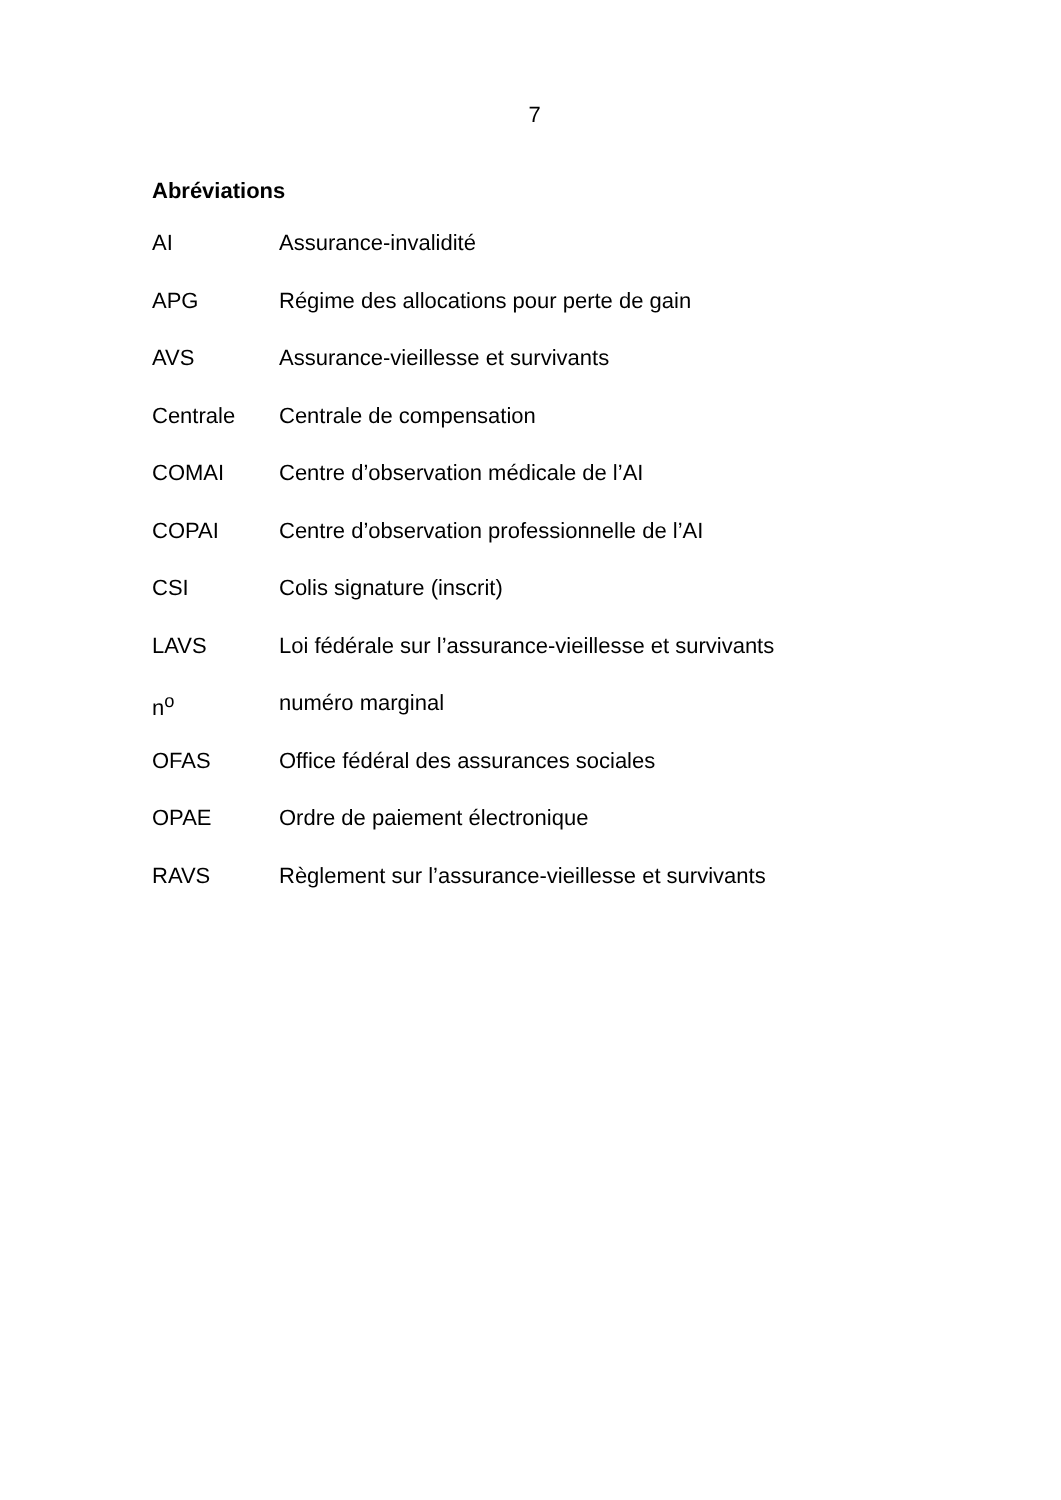7
Abréviations
AI Assurance-invalidité
APG Régime des allocations pour perte de gain
AVS Assurance-vieillesse et survivants
Centrale Centrale de compensation
COMAI Centre d’observation médicale de l’AI
COPAI Centre d’observation professionnelle de l’AI
CSI Colis signature (inscrit)
LAVS Loi fédérale sur l’assurance-vieillesse et survivants
n<sup>o</sup> numéro marginal
OFAS Office fédéral des assurances sociales
OPAE Ordre de paiement électronique
RAVS Règlement sur l’assurance-vieillesse et survivants